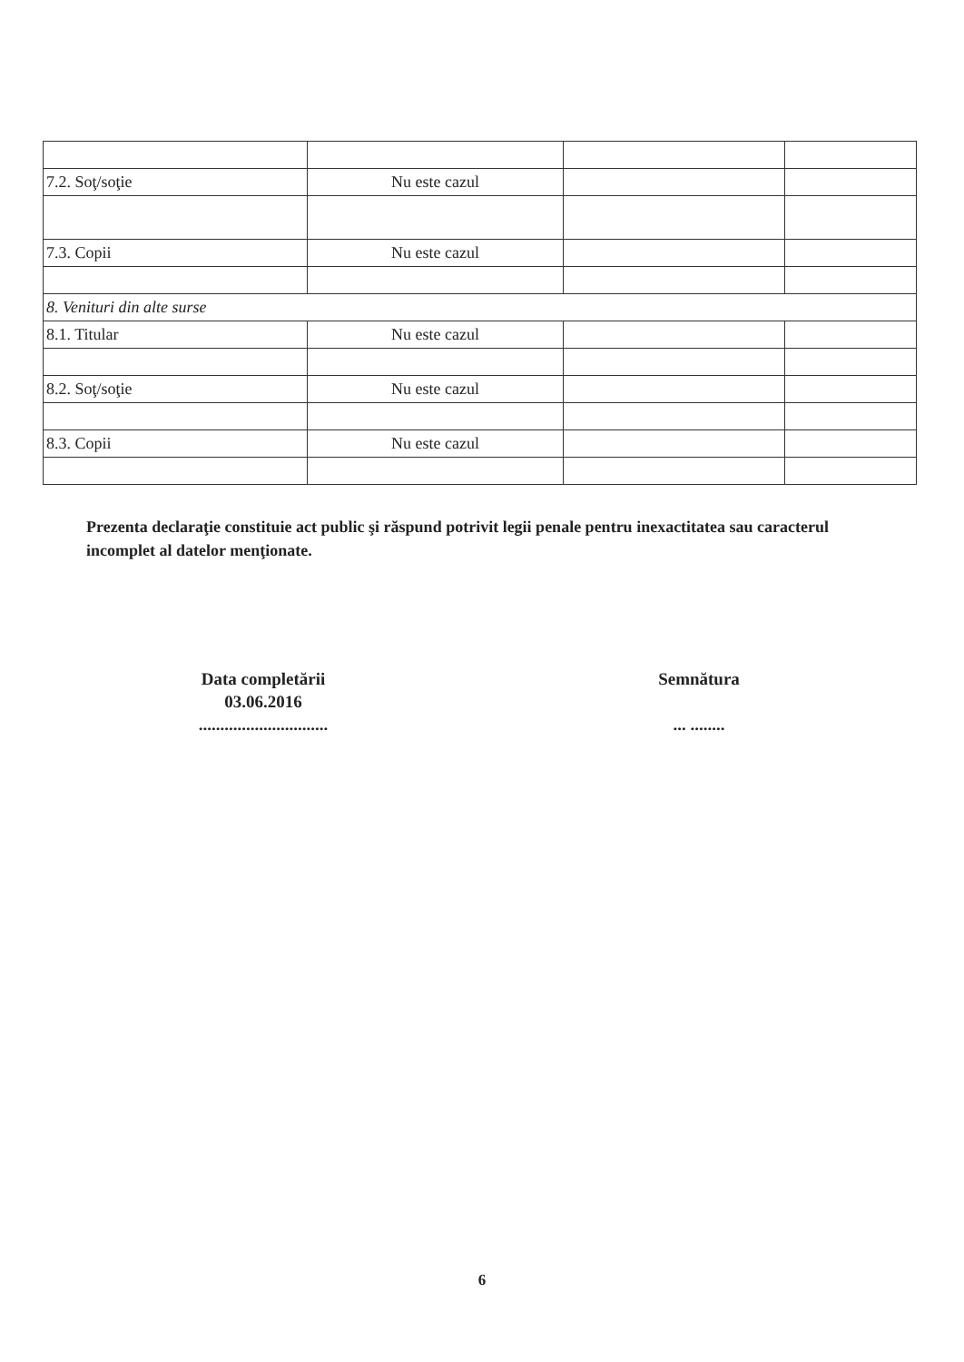| 7.2. Soţ/soţie | Nu este cazul | | |
| 7.3. Copii | Nu este cazul | | |
| 8. Venituri din alte surse | | | |
| 8.1. Titular | Nu este cazul | | |
| 8.2. Soţ/soţie | Nu este cazul | | |
| 8.3. Copii | Nu este cazul | | |
Prezenta declaraţie constituie act public şi răspund potrivit legii penale pentru inexactitatea sau caracterul incomplet al datelor menţionate.
Data completării
03.06.2016
..............................
Semnătura
... ........
6